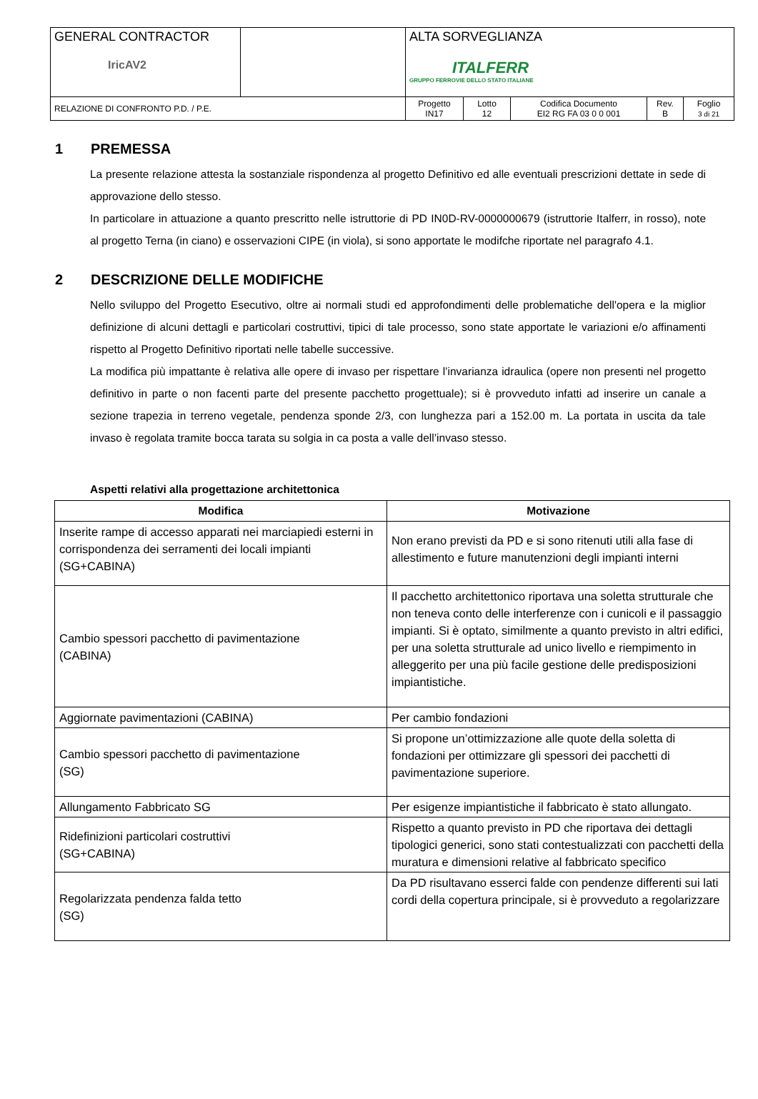| GENERAL CONTRACTOR IricAV2 | | ALTA SORVEGLIANZA ITALFERR GRUPPO FERROVIE DELLO STATO ITALIANE | | | | |
| RELAZIONE DI CONFRONTO P.D. / P.E. | | Progetto IN17 | Lotto 12 | Codifica Documento EI2 RG FA 03 0 0 001 | Rev. B | Foglio 3 di 21 |
1 PREMESSA
La presente relazione attesta la sostanziale rispondenza al progetto Definitivo ed alle eventuali prescrizioni dettate in sede di approvazione dello stesso.
In particolare in attuazione a quanto prescritto nelle istruttorie di PD IN0D-RV-0000000679 (istruttorie Italferr, in rosso), note al progetto Terna (in ciano) e osservazioni CIPE (in viola), si sono apportate le modifche riportate nel paragrafo 4.1.
2 DESCRIZIONE DELLE MODIFICHE
Nello sviluppo del Progetto Esecutivo, oltre ai normali studi ed approfondimenti delle problematiche dell'opera e la miglior definizione di alcuni dettagli e particolari costruttivi, tipici di tale processo, sono state apportate le variazioni e/o affinamenti rispetto al Progetto Definitivo riportati nelle tabelle successive.
La modifica più impattante è relativa alle opere di invaso per rispettare l’invarianza idraulica (opere non presenti nel progetto definitivo in parte o non facenti parte del presente pacchetto progettuale); si è provveduto infatti ad inserire un canale a sezione trapezia in terreno vegetale, pendenza sponde 2/3, con lunghezza pari a 152.00 m. La portata in uscita da tale invaso è regolata tramite bocca tarata su solgia in ca posta a valle dell’invaso stesso.
Aspetti relativi alla progettazione architettonica
| Modifica | Motivazione |
| --- | --- |
| Inserite rampe di accesso apparati nei marciapiedi esterni in corrispondenza dei serramenti dei locali impianti (SG+CABINA) | Non erano previsti da PD e si sono ritenuti utili alla fase di allestimento e future manutenzioni degli impianti interni |
| Cambio spessori pacchetto di pavimentazione (CABINA) | Il pacchetto architettonico riportava una soletta strutturale che non teneva conto delle interferenze con i cunicoli e il passaggio impianti. Si è optato, similmente a quanto previsto in altri edifici, per una soletta strutturale ad unico livello e riempimento in alleggerito per una più facile gestione delle predisposizioni impiantistiche. |
| Aggiornate pavimentazioni (CABINA) | Per cambio fondazioni |
| Cambio spessori pacchetto di pavimentazione (SG) | Si propone un’ottimizzazione alle quote della soletta di fondazioni per ottimizzare gli spessori dei pacchetti di pavimentazione superiore. |
| Allungamento Fabbricato SG | Per esigenze impiantistiche il fabbricato è stato allungato. |
| Ridefinizioni particolari costruttivi (SG+CABINA) | Rispetto a quanto previsto in PD che riportava dei dettagli tipologici generici, sono stati contestualizzati con pacchetti della muratura e dimensioni relative al fabbricato specifico |
| Regolarizzata pendenza falda tetto (SG) | Da PD risultavano esserci falde con pendenze differenti sui lati cordi della copertura principale, si è provveduto a regolarizzare |